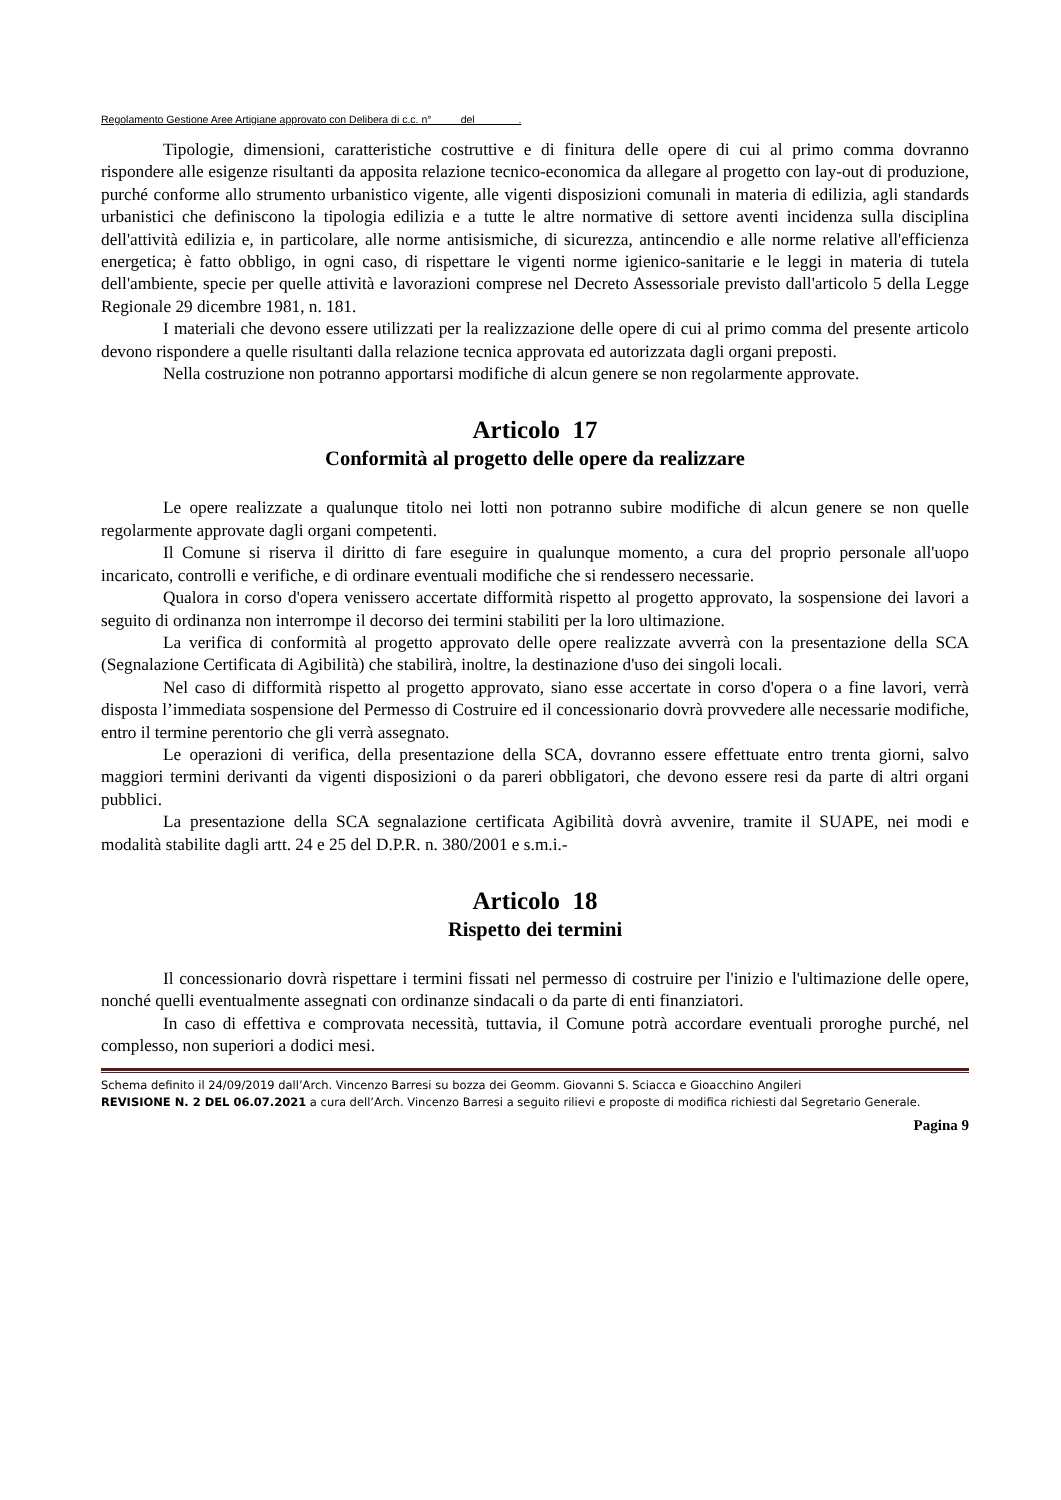Regolamento Gestione Aree Artigiane approvato con Delibera di c.c. n° del .
Tipologie, dimensioni, caratteristiche costruttive e di finitura delle opere di cui al primo comma dovranno rispondere alle esigenze risultanti da apposita relazione tecnico-economica da allegare al progetto con lay-out di produzione, purché conforme allo strumento urbanistico vigente, alle vigenti disposizioni comunali in materia di edilizia, agli standards urbanistici che definiscono la tipologia edilizia e a tutte le altre normative di settore aventi incidenza sulla disciplina dell'attività edilizia e, in particolare, alle norme antisismiche, di sicurezza, antincendio e alle norme relative all'efficienza energetica; è fatto obbligo, in ogni caso, di rispettare le vigenti norme igienico-sanitarie e le leggi in materia di tutela dell'ambiente, specie per quelle attività e lavorazioni comprese nel Decreto Assessoriale previsto dall'articolo 5 della Legge Regionale 29 dicembre 1981, n. 181.
I materiali che devono essere utilizzati per la realizzazione delle opere di cui al primo comma del presente articolo devono rispondere a quelle risultanti dalla relazione tecnica approvata ed autorizzata dagli organi preposti.
Nella costruzione non potranno apportarsi modifiche di alcun genere se non regolarmente approvate.
Articolo 17
Conformità al progetto delle opere da realizzare
Le opere realizzate a qualunque titolo nei lotti non potranno subire modifiche di alcun genere se non quelle regolarmente approvate dagli organi competenti.
Il Comune si riserva il diritto di fare eseguire in qualunque momento, a cura del proprio personale all'uopo incaricato, controlli e verifiche, e di ordinare eventuali modifiche che si rendessero necessarie.
Qualora in corso d'opera venissero accertate difformità rispetto al progetto approvato, la sospensione dei lavori a seguito di ordinanza non interrompe il decorso dei termini stabiliti per la loro ultimazione.
La verifica di conformità al progetto approvato delle opere realizzate avverrà con la presentazione della SCA (Segnalazione Certificata di Agibilità) che stabilirà, inoltre, la destinazione d'uso dei singoli locali.
Nel caso di difformità rispetto al progetto approvato, siano esse accertate in corso d'opera o a fine lavori, verrà disposta l’immediata sospensione del Permesso di Costruire ed il concessionario dovrà provvedere alle necessarie modifiche, entro il termine perentorio che gli verrà assegnato.
Le operazioni di verifica, della presentazione della SCA, dovranno essere effettuate entro trenta giorni, salvo maggiori termini derivanti da vigenti disposizioni o da pareri obbligatori, che devono essere resi da parte di altri organi pubblici.
La presentazione della SCA segnalazione certificata Agibilità dovrà avvenire, tramite il SUAPE, nei modi e modalità stabilite dagli artt. 24 e 25 del D.P.R. n. 380/2001 e s.m.i.-
Articolo 18
Rispetto dei termini
Il concessionario dovrà rispettare i termini fissati nel permesso di costruire per l'inizio e l'ultimazione delle opere, nonché quelli eventualmente assegnati con ordinanze sindacali o da parte di enti finanziatori.
In caso di effettiva e comprovata necessità, tuttavia, il Comune potrà accordare eventuali proroghe purché, nel complesso, non superiori a dodici mesi.
Schema definito il 24/09/2019 dall’Arch. Vincenzo Barresi su bozza dei Geomm. Giovanni S. Sciacca e Gioacchino Angileri
REVISIONE N. 2 DEL 06.07.2021 a cura dell’Arch. Vincenzo Barresi a seguito rilievi e proposte di modifica richiesti dal Segretario Generale.
Pagina 9